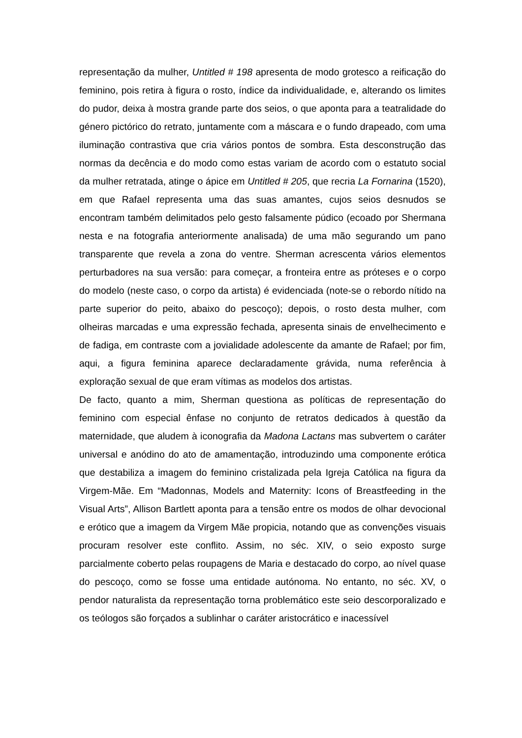representação da mulher, Untitled # 198 apresenta de modo grotesco a reificação do feminino, pois retira à figura o rosto, índice da individualidade, e, alterando os limites do pudor, deixa à mostra grande parte dos seios, o que aponta para a teatralidade do género pictórico do retrato, juntamente com a máscara e o fundo drapeado, com uma iluminação contrastiva que cria vários pontos de sombra. Esta desconstrução das normas da decência e do modo como estas variam de acordo com o estatuto social da mulher retratada, atinge o ápice em Untitled # 205, que recria La Fornarina (1520), em que Rafael representa uma das suas amantes, cujos seios desnudos se encontram também delimitados pelo gesto falsamente púdico (ecoado por Shermana nesta e na fotografia anteriormente analisada) de uma mão segurando um pano transparente que revela a zona do ventre. Sherman acrescenta vários elementos perturbadores na sua versão: para começar, a fronteira entre as próteses e o corpo do modelo (neste caso, o corpo da artista) é evidenciada (note-se o rebordo nítido na parte superior do peito, abaixo do pescoço); depois, o rosto desta mulher, com olheiras marcadas e uma expressão fechada, apresenta sinais de envelhecimento e de fadiga, em contraste com a jovialidade adolescente da amante de Rafael; por fim, aqui, a figura feminina aparece declaradamente grávida, numa referência à exploração sexual de que eram vítimas as modelos dos artistas.
De facto, quanto a mim, Sherman questiona as políticas de representação do feminino com especial ênfase no conjunto de retratos dedicados à questão da maternidade, que aludem à iconografia da Madona Lactans mas subvertem o caráter universal e anódino do ato de amamentação, introduzindo uma componente erótica que destabiliza a imagem do feminino cristalizada pela Igreja Católica na figura da Virgem-Mãe. Em “Madonnas, Models and Maternity: Icons of Breastfeeding in the Visual Arts”, Allison Bartlett aponta para a tensão entre os modos de olhar devocional e erótico que a imagem da Virgem Mãe propicia, notando que as convenções visuais procuram resolver este conflito. Assim, no séc. XIV, o seio exposto surge parcialmente coberto pelas roupagens de Maria e destacado do corpo, ao nível quase do pescoço, como se fosse uma entidade autónoma. No entanto, no séc. XV, o pendor naturalista da representação torna problemático este seio descorporalizado e os teólogos são forçados a sublinhar o caráter aristocrático e inacessível